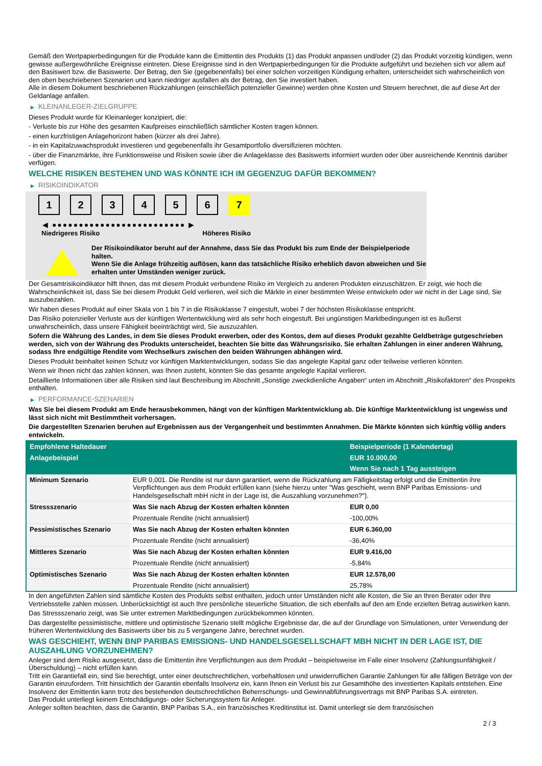Gemäß den Wertpapierbedingungen für die Produkte kann die Emittentin des Produkts (1) das Produkt anpassen und/oder (2) das Produkt vorzeitig kündigen, wenn gewisse außergewöhnliche Ereignisse eintreten. Diese Ereignisse sind in den Wertpapierbedingungen für die Produkte aufgeführt und beziehen sich vor allem auf den Basiswert bzw. die Basiswerte. Der Betrag, den Sie (gegebenenfalls) bei einer solchen vorzeitigen Kündigung erhalten, unterscheidet sich wahrscheinlich von den oben beschriebenen Szenarien und kann niedriger ausfallen als der Betrag, den Sie investiert haben.
Alle in diesem Dokument beschriebenen Rückzahlungen (einschließlich potenzieller Gewinne) werden ohne Kosten und Steuern berechnet, die auf diese Art der Geldanlage anfallen.
▶ KLEINANLEGER-ZIELGRUPPE
Dieses Produkt wurde für Kleinanleger konzipiert, die:
- Verluste bis zur Höhe des gesamten Kaufpreises einschließlich sämtlicher Kosten tragen können.
- einen kurzfristigen Anlagehorizont haben (kürzer als drei Jahre).
- in ein Kapitalzuwachsprodukt investieren und gegebenenfalls ihr Gesamtportfolio diversifizieren möchten.
- über die Finanzmärkte, ihre Funktionsweise und Risiken sowie über die Anlageklasse des Basiswerts informiert wurden oder über ausreichende Kenntnis darüber verfügen.
WELCHE RISIKEN BESTEHEN UND WAS KÖNNTE ICH IM GEGENZUG DAFÜR BEKOMMEN?
▶ RISIKOINDIKATOR
1 2 3 4 5 6 7
◀ ●●●●●●●●●●●●●●●●●●●●●●●●● ▶
Niedrigeres Risiko Höheres Risiko
Der Risikoindikator beruht auf der Annahme, dass Sie das Produkt bis zum Ende der Beispielperiode halten.
Wenn Sie die Anlage frühzeitig auflösen, kann das tatsächliche Risiko erheblich davon abweichen und Sie erhalten unter Umständen weniger zurück.
Der Gesamtrisikoindikator hilft Ihnen, das mit diesem Produkt verbundene Risiko im Vergleich zu anderen Produkten einzuschätzen. Er zeigt, wie hoch die Wahrscheinlichkeit ist, dass Sie bei diesem Produkt Geld verlieren, weil sich die Märkte in einer bestimmten Weise entwickeln oder wir nicht in der Lage sind, Sie auszubezahlen.
Wir haben dieses Produkt auf einer Skala von 1 bis 7 in die Risikoklasse 7 eingestuft, wobei 7 der höchsten Risikoklasse entspricht.
Das Risiko potenzieller Verluste aus der künftigen Wertentwicklung wird als sehr hoch eingestuft. Bei ungünstigen Marktbedingungen ist es äußerst unwahrscheinlich, dass unsere Fähigkeit beeinträchtigt wird, Sie auszuzahlen.
Sofern die Währung des Landes, in dem Sie dieses Produkt erwerben, oder des Kontos, dem auf dieses Produkt gezahlte Geldbeträge gutgeschrieben werden, sich von der Währung des Produkts unterscheidet, beachten Sie bitte das Währungsrisiko. Sie erhalten Zahlungen in einer anderen Währung, sodass Ihre endgültige Rendite vom Wechselkurs zwischen den beiden Währungen abhängen wird.
Dieses Produkt beinhaltet keinen Schutz vor künftigen Marktentwicklungen, sodass Sie das angelegte Kapital ganz oder teilweise verlieren könnten.
Wenn wir Ihnen nicht das zahlen können, was Ihnen zusteht, könnten Sie das gesamte angelegte Kapital verlieren.
Detaillierte Informationen über alle Risiken sind laut Beschreibung im Abschnitt „Sonstige zweckdienliche Angaben“ unten im Abschnitt „Risikofaktoren“ des Prospekts enthalten.
▶ PERFORMANCE-SZENARIEN
Was Sie bei diesem Produkt am Ende herausbekommen, hängt von der künftigen Marktentwicklung ab. Die künftige Marktentwicklung ist ungewiss und lässt sich nicht mit Bestimmtheit vorhersagen.
Die dargestellten Szenarien beruhen auf Ergebnissen aus der Vergangenheit und bestimmten Annahmen. Die Märkte könnten sich künftig völlig anders entwickeln.
| Empfohlene Haltedauer | | Beispielperiode (1 Kalendertag) |
| --- | --- | --- |
| Anlagebeispiel | | EUR 10.000,00 |
| | | Wenn Sie nach 1 Tag aussteigen |
| Minimum Szenario | EUR 0,001. Die Rendite ist nur dann garantiert, wenn die Rückzahlung am Fälligkeitstag erfolgt und die Emittentin ihre Verpflichtungen aus dem Produkt erfüllen kann (siehe hierzu unter "Was geschieht, wenn BNP Paribas Emissions- und Handelsgesellschaft mbH nicht in der Lage ist, die Auszahlung vorzunehmen?"). | |
| Stressszenario | Was Sie nach Abzug der Kosten erhalten könnten | EUR 0,00 |
| | Prozentuale Rendite (nicht annualisiert) | -100,00% |
| Pessimistisches Szenario | Was Sie nach Abzug der Kosten erhalten könnten | EUR 6.360,00 |
| | Prozentuale Rendite (nicht annualisiert) | -36,40% |
| Mittleres Szenario | Was Sie nach Abzug der Kosten erhalten könnten | EUR 9.416,00 |
| | Prozentuale Rendite (nicht annualisiert) | -5,84% |
| Optimistisches Szenario | Was Sie nach Abzug der Kosten erhalten könnten | EUR 12.578,00 |
| | Prozentuale Rendite (nicht annualisiert) | 25,78% |
In den angeführten Zahlen sind sämtliche Kosten des Produkts selbst enthalten, jedoch unter Umständen nicht alle Kosten, die Sie an Ihren Berater oder Ihre Vertriebsstelle zahlen müssen. Unberücksichtigt ist auch Ihre persönliche steuerliche Situation, die sich ebenfalls auf den am Ende erzielten Betrag auswirken kann.
Das Stressszenario zeigt, was Sie unter extremen Marktbedingungen zurückbekommen könnten.
Das dargestellte pessimistische, mittlere und optimistische Szenario stellt mögliche Ergebnisse dar, die auf der Grundlage von Simulationen, unter Verwendung der früheren Wertentwicklung des Basiswerts über bis zu 5 vergangene Jahre, berechnet wurden.
WAS GESCHIEHT, WENN BNP PARIBAS EMISSIONS- UND HANDELSGESELLSCHAFT MBH NICHT IN DER LAGE IST, DIE AUSZAHLUNG VORZUNEHMEN?
Anleger sind dem Risiko ausgesetzt, dass die Emittentin ihre Verpflichtungen aus dem Produkt – beispielsweise im Falle einer Insolvenz (Zahlungsunfähigkeit / Überschuldung) – nicht erfüllen kann.
Tritt ein Garantiefall ein, sind Sie berechtigt, unter einer deutschrechtlichen, vorbehaltlosen und unwiderruflichen Garantie Zahlungen für alle fälligen Beträge von der Garantin einzufordern. Tritt hinsichtlich der Garantin ebenfalls Insolvenz ein, kann Ihnen ein Verlust bis zur Gesamthöhe des investierten Kapitals entstehen. Eine Insolvenz der Emittentin kann trotz des bestehenden deutschrechtlichen Beherrschungs- und Gewinnabführungsvertrags mit BNP Paribas S.A. eintreten.
Das Produkt unterliegt keinem Entschädigungs- oder Sicherungssystem für Anleger.
Anleger sollten beachten, dass die Garantin, BNP Paribas S.A., ein französisches Kreditinstitut ist. Damit unterliegt sie dem französischen
2 / 3